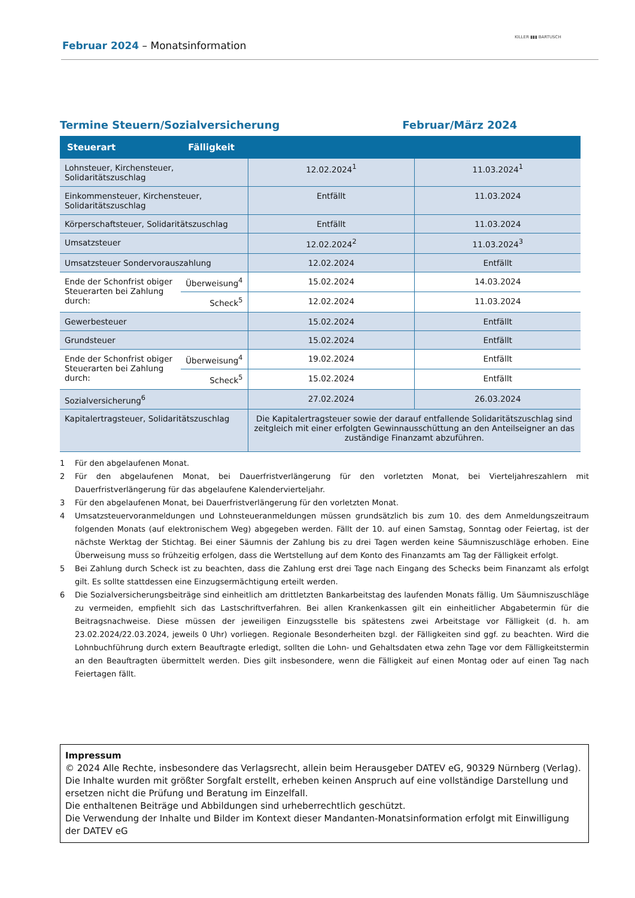Februar 2024 – Monatsinformation
KILLER ▮▮▮ BARTUSCH
Termine Steuern/Sozialversicherung Februar/März 2024
| Steuerart | Fälligkeit | | |
| --- | --- | --- | --- |
| Lohnsteuer, Kirchensteuer, Solidaritätszuschlag | | 12.02.2024<sup>1</sup> | 11.03.2024<sup>1</sup> |
| Einkommensteuer, Kirchensteuer, Solidaritätszuschlag | | Entfällt | 11.03.2024 |
| Körperschaftsteuer, Solidaritätszuschlag | | Entfällt | 11.03.2024 |
| Umsatzsteuer | | 12.02.2024<sup>2</sup> | 11.03.2024<sup>3</sup> |
| Umsatzsteuer Sondervorauszahlung | | 12.02.2024 | Entfällt |
| Ende der Schonfrist obiger Steuerarten bei Zahlung durch: | Überweisung<sup>4</sup> | 15.02.2024 | 14.03.2024 |
| | Scheck<sup>5</sup> | 12.02.2024 | 11.03.2024 |
| Gewerbesteuer | | 15.02.2024 | Entfällt |
| Grundsteuer | | 15.02.2024 | Entfällt |
| Ende der Schonfrist obiger Steuerarten bei Zahlung durch: | Überweisung<sup>4</sup> | 19.02.2024 | Entfällt |
| | Scheck<sup>5</sup> | 15.02.2024 | Entfällt |
| Sozialversicherung<sup>6</sup> | | 27.02.2024 | 26.03.2024 |
| Kapitalertragsteuer, Solidaritätszuschlag | | Die Kapitalertragsteuer sowie der darauf entfallende Solidaritätszuschlag sind zeitgleich mit einer erfolgten Gewinnausschüttung an den Anteilseigner an das zuständige Finanzamt abzuführen. | |
1 Für den abgelaufenen Monat.
2 Für den abgelaufenen Monat, bei Dauerfristverlängerung für den vorletzten Monat, bei Vierteljahreszahlern mit Dauerfristverlängerung für das abgelaufene Kalendervierteljahr.
3 Für den abgelaufenen Monat, bei Dauerfristverlängerung für den vorletzten Monat.
4 Umsatzsteuervoranmeldungen und Lohnsteueranmeldungen müssen grundsätzlich bis zum 10. des dem Anmeldungszeitraum folgenden Monats (auf elektronischem Weg) abgegeben werden. Fällt der 10. auf einen Samstag, Sonntag oder Feiertag, ist der nächste Werktag der Stichtag. Bei einer Säumnis der Zahlung bis zu drei Tagen werden keine Säumniszuschläge erhoben. Eine Überweisung muss so frühzeitig erfolgen, dass die Wertstellung auf dem Konto des Finanzamts am Tag der Fälligkeit erfolgt.
5 Bei Zahlung durch Scheck ist zu beachten, dass die Zahlung erst drei Tage nach Eingang des Schecks beim Finanzamt als erfolgt gilt. Es sollte stattdessen eine Einzugsermächtigung erteilt werden.
6 Die Sozialversicherungsbeiträge sind einheitlich am drittletzten Bankarbeitstag des laufenden Monats fällig. Um Säumniszuschläge zu vermeiden, empfiehlt sich das Lastschriftverfahren. Bei allen Krankenkassen gilt ein einheitlicher Abgabetermin für die Beitragsnachweise. Diese müssen der jeweiligen Einzugsstelle bis spätestens zwei Arbeitstage vor Fälligkeit (d. h. am 23.02.2024/22.03.2024, jeweils 0 Uhr) vorliegen. Regionale Besonderheiten bzgl. der Fälligkeiten sind ggf. zu beachten. Wird die Lohnbuchführung durch extern Beauftragte erledigt, sollten die Lohn- und Gehaltsdaten etwa zehn Tage vor dem Fälligkeitstermin an den Beauftragten übermittelt werden. Dies gilt insbesondere, wenn die Fälligkeit auf einen Montag oder auf einen Tag nach Feiertagen fällt.
Impressum
© 2024 Alle Rechte, insbesondere das Verlagsrecht, allein beim Herausgeber DATEV eG, 90329 Nürnberg (Verlag).
Die Inhalte wurden mit größter Sorgfalt erstellt, erheben keinen Anspruch auf eine vollständige Darstellung und ersetzen nicht die Prüfung und Beratung im Einzelfall.
Die enthaltenen Beiträge und Abbildungen sind urheberrechtlich geschützt.
Die Verwendung der Inhalte und Bilder im Kontext dieser Mandanten-Monatsinformation erfolgt mit Einwilligung der DATEV eG